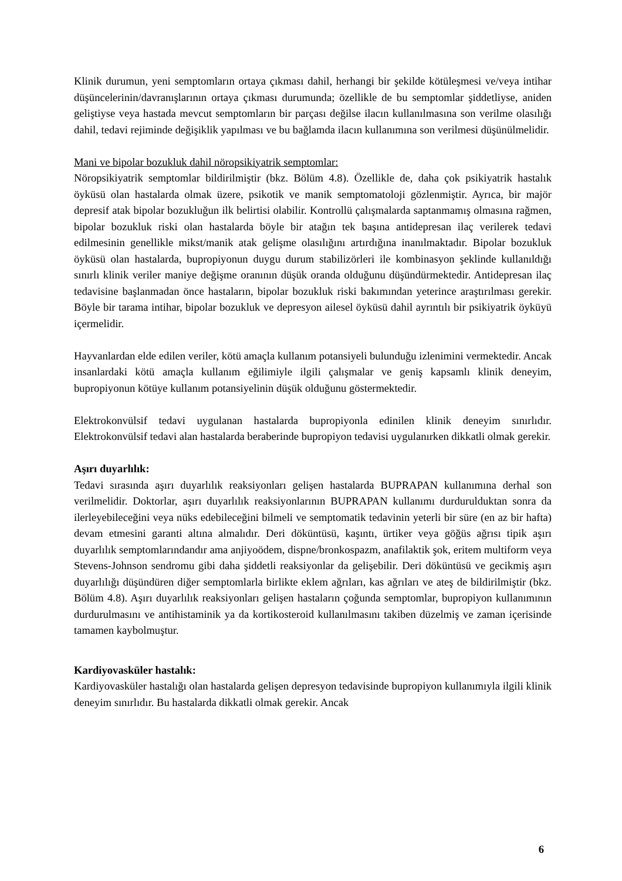Klinik durumun, yeni semptomların ortaya çıkması dahil, herhangi bir şekilde kötüleşmesi ve/veya intihar düşüncelerinin/davranışlarının ortaya çıkması durumunda; özellikle de bu semptomlar şiddetliyse, aniden geliştiyse veya hastada mevcut semptomların bir parçası değilse ilacın kullanılmasına son verilme olasılığı dahil, tedavi rejiminde değişiklik yapılması ve bu bağlamda ilacın kullanımına son verilmesi düşünülmelidir.
Mani ve bipolar bozukluk dahil nöropsikiyatrik semptomlar:
Nöropsikiyatrik semptomlar bildirilmiştir (bkz. Bölüm 4.8). Özellikle de, daha çok psikiyatrik hastalık öyküsü olan hastalarda olmak üzere, psikotik ve manik semptomatoloji gözlenmiştir. Ayrıca, bir majör depresif atak bipolar bozukluğun ilk belirtisi olabilir. Kontrollü çalışmalarda saptanmamış olmasına rağmen, bipolar bozukluk riski olan hastalarda böyle bir atağın tek başına antidepresan ilaç verilerek tedavi edilmesinin genellikle mikst/manik atak gelişme olasılığını artırdığına inanılmaktadır. Bipolar bozukluk öyküsü olan hastalarda, bupropiyonun duygu durum stabilizörleri ile kombinasyon şeklinde kullanıldığı sınırlı klinik veriler maniye değişme oranının düşük oranda olduğunu düşündürmektedir. Antidepresan ilaç tedavisine başlanmadan önce hastaların, bipolar bozukluk riski bakımından yeterince araştırılması gerekir. Böyle bir tarama intihar, bipolar bozukluk ve depresyon ailesel öyküsü dahil ayrıntılı bir psikiyatrik öyküyü içermelidir.
Hayvanlardan elde edilen veriler, kötü amaçla kullanım potansiyeli bulunduğu izlenimini vermektedir. Ancak insanlardaki kötü amaçla kullanım eğilimiyle ilgili çalışmalar ve geniş kapsamlı klinik deneyim, bupropiyonun kötüye kullanım potansiyelinin düşük olduğunu göstermektedir.
Elektrokonvülsif tedavi uygulanan hastalarda bupropiyonla edinilen klinik deneyim sınırlıdır. Elektrokonvülsif tedavi alan hastalarda beraberinde bupropiyon tedavisi uygulanırken dikkatli olmak gerekir.
Aşırı duyarlılık:
Tedavi sırasında aşırı duyarlılık reaksiyonları gelişen hastalarda BUPRAPAN kullanımına derhal son verilmelidir. Doktorlar, aşırı duyarlılık reaksiyonlarının BUPRAPAN kullanımı durdurulduktan sonra da ilerleyebileceğini veya nüks edebileceğini bilmeli ve semptomatik tedavinin yeterli bir süre (en az bir hafta) devam etmesini garanti altına almalıdır. Deri döküntüsü, kaşıntı, ürtiker veya göğüs ağrısı tipik aşırı duyarlılık semptomlarındandır ama anjiyoödem, dispne/bronkospazm, anafilaktik şok, eritem multiform veya Stevens-Johnson sendromu gibi daha şiddetli reaksiyonlar da gelişebilir. Deri döküntüsü ve gecikmiş aşırı duyarlılığı düşündüren diğer semptomlarla birlikte eklem ağrıları, kas ağrıları ve ateş de bildirilmiştir (bkz. Bölüm 4.8). Aşırı duyarlılık reaksiyonları gelişen hastaların çoğunda semptomlar, bupropiyon kullanımının durdurulmasını ve antihistaminik ya da kortikosteroid kullanılmasını takiben düzelmiş ve zaman içerisinde tamamen kaybolmuştur.
Kardiyovasküler hastalık:
Kardiyovasküler hastalığı olan hastalarda gelişen depresyon tedavisinde bupropiyon kullanımıyla ilgili klinik deneyim sınırlıdır. Bu hastalarda dikkatli olmak gerekir. Ancak
6